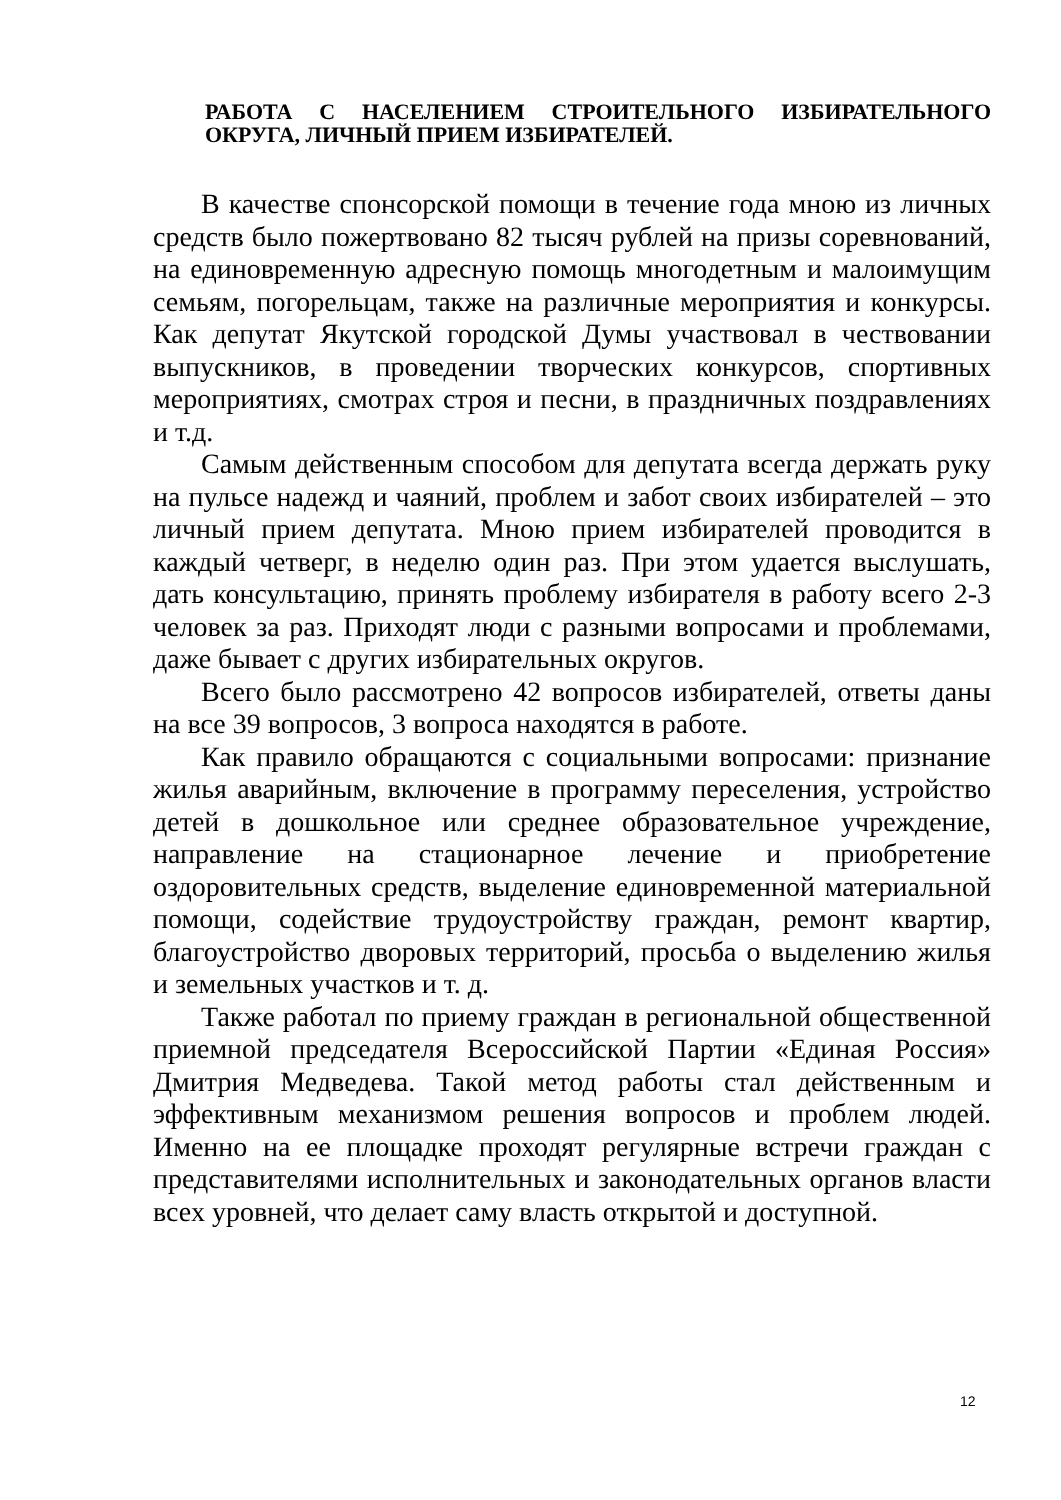РАБОТА С НАСЕЛЕНИЕМ СТРОИТЕЛЬНОГО ИЗБИРАТЕЛЬНОГО ОКРУГА, ЛИЧНЫЙ ПРИЕМ ИЗБИРАТЕЛЕЙ.
В качестве спонсорской помощи в течение года мною из личных средств было пожертвовано 82 тысяч рублей на призы соревнований, на единовременную адресную помощь многодетным и малоимущим семьям, погорельцам, также на различные мероприятия и конкурсы. Как депутат Якутской городской Думы участвовал в чествовании выпускников, в проведении творческих конкурсов, спортивных мероприятиях, смотрах строя и песни, в праздничных поздравлениях и т.д.
Самым действенным способом для депутата всегда держать руку на пульсе надежд и чаяний, проблем и забот своих избирателей – это личный прием депутата. Мною прием избирателей проводится в каждый четверг, в неделю один раз. При этом удается выслушать, дать консультацию, принять проблему избирателя в работу всего 2-3 человек за раз. Приходят люди с разными вопросами и проблемами, даже бывает с других избирательных округов.
Всего было рассмотрено 42 вопросов избирателей, ответы даны на все 39 вопросов, 3 вопроса находятся в работе.
Как правило обращаются с социальными вопросами: признание жилья аварийным, включение в программу переселения, устройство детей в дошкольное или среднее образовательное учреждение, направление на стационарное лечение и приобретение оздоровительных средств, выделение единовременной материальной помощи, содействие трудоустройству граждан, ремонт квартир, благоустройство дворовых территорий, просьба о выделению жилья и земельных участков и т. д.
Также работал по приему граждан в региональной общественной приемной председателя Всероссийской Партии «Единая Россия» Дмитрия Медведева. Такой метод работы стал действенным и эффективным механизмом решения вопросов и проблем людей. Именно на ее площадке проходят регулярные встречи граждан с представителями исполнительных и законодательных органов власти всех уровней, что делает саму власть открытой и доступной.
12